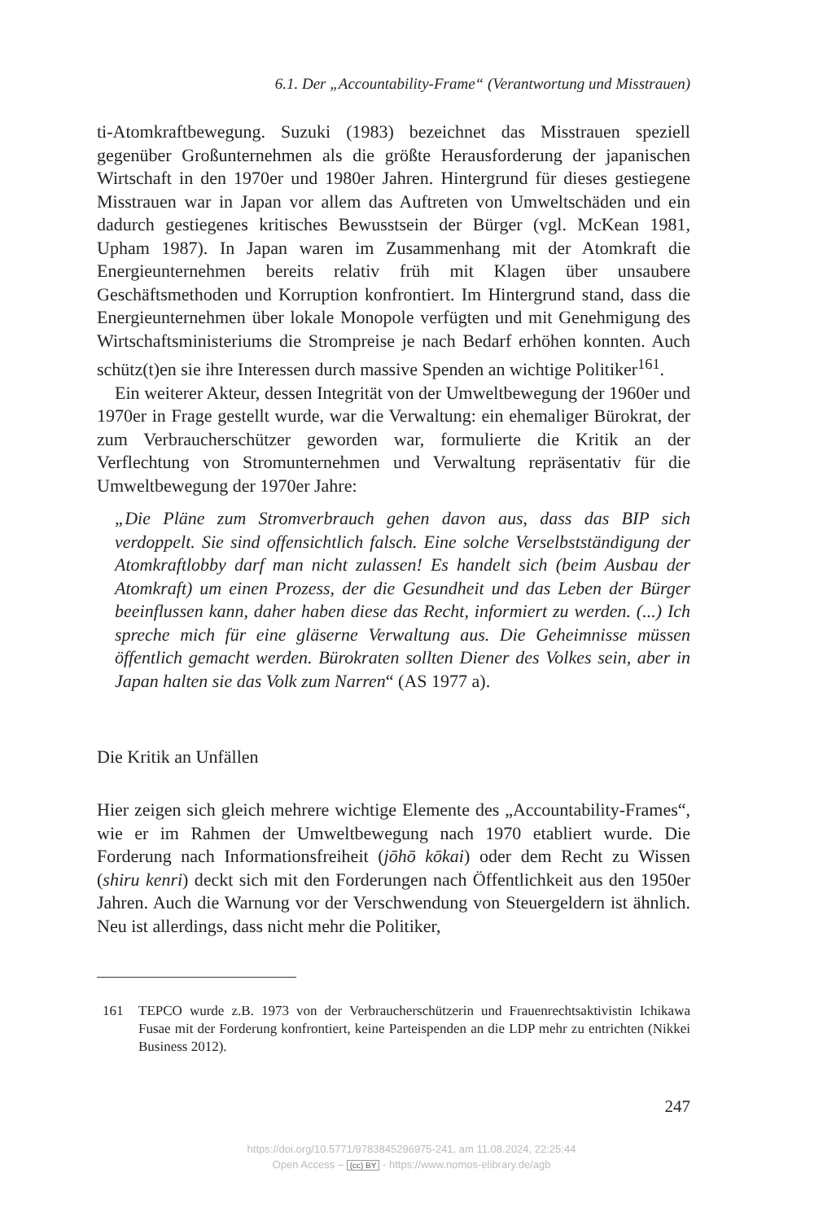6.1. Der „Accountability-Frame“ (Verantwortung und Misstrauen)
ti-Atomkraftbewegung. Suzuki (1983) bezeichnet das Misstrauen speziell gegenüber Großunternehmen als die größte Herausforderung der japanischen Wirtschaft in den 1970er und 1980er Jahren. Hintergrund für dieses gestiegene Misstrauen war in Japan vor allem das Auftreten von Umweltschäden und ein dadurch gestiegenes kritisches Bewusstsein der Bürger (vgl. McKean 1981, Upham 1987). In Japan waren im Zusammenhang mit der Atomkraft die Energieunternehmen bereits relativ früh mit Klagen über unsaubere Geschäftsmethoden und Korruption konfrontiert. Im Hintergrund stand, dass die Energieunternehmen über lokale Monopole verfügten und mit Genehmigung des Wirtschaftsministeriums die Strompreise je nach Bedarf erhöhen konnten. Auch schütz(t)en sie ihre Interessen durch massive Spenden an wichtige Politiker<sup>161</sup>.
Ein weiterer Akteur, dessen Integrität von der Umweltbewegung der 1960er und 1970er in Frage gestellt wurde, war die Verwaltung: ein ehemaliger Bürokrat, der zum Verbraucherschützer geworden war, formulierte die Kritik an der Verflechtung von Stromunternehmen und Verwaltung repräsentativ für die Umweltbewegung der 1970er Jahre:
„Die Pläne zum Stromverbrauch gehen davon aus, dass das BIP sich verdoppelt. Sie sind offensichtlich falsch. Eine solche Verselbstständigung der Atomkraftlobby darf man nicht zulassen! Es handelt sich (beim Ausbau der Atomkraft) um einen Prozess, der die Gesundheit und das Leben der Bürger beeinflussen kann, daher haben diese das Recht, informiert zu werden. (...) Ich spreche mich für eine gläserne Verwaltung aus. Die Geheimnisse müssen öffentlich gemacht werden. Bürokraten sollten Diener des Volkes sein, aber in Japan halten sie das Volk zum Narren“ (AS 1977 a).
Die Kritik an Unfällen
Hier zeigen sich gleich mehrere wichtige Elemente des „Accountability-Frames“, wie er im Rahmen der Umweltbewegung nach 1970 etabliert wurde. Die Forderung nach Informationsfreiheit (jōhō kōkai) oder dem Recht zu Wissen (shiru kenri) deckt sich mit den Forderungen nach Öffentlichkeit aus den 1950er Jahren. Auch die Warnung vor der Verschwendung von Steuergeldern ist ähnlich. Neu ist allerdings, dass nicht mehr die Politiker,
161 TEPCO wurde z.B. 1973 von der Verbraucherschützerin und Frauenrechtsaktivistin Ichikawa Fusae mit der Forderung konfrontiert, keine Parteispenden an die LDP mehr zu entrichten (Nikkei Business 2012).
247
https://doi.org/10.5771/9783845296975-241, am 11.08.2024, 22:25:44
Open Access – (cc) BY - https://www.nomos-elibrary.de/agb